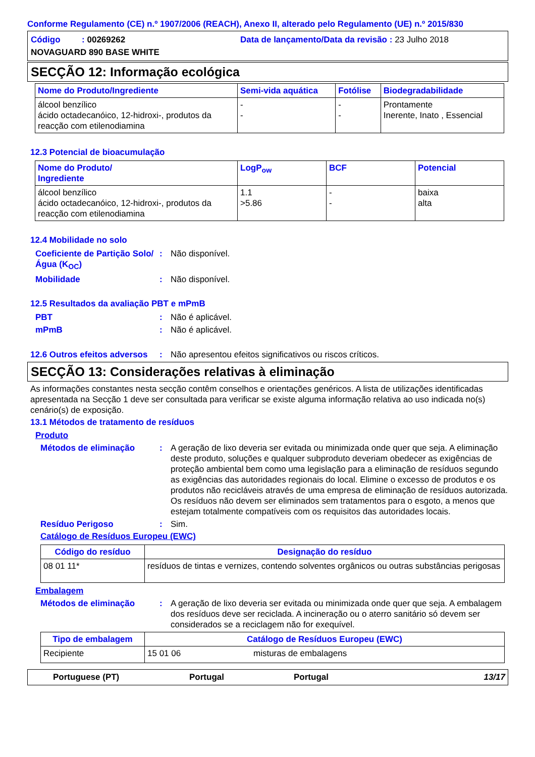Conforme Regulamento (CE) n.º 1907/2006 (REACH), Anexo II, alterado pelo Regulamento (UE) n.º 2015/830
Código : 00269262 Data de lançamento/Data da revisão : 23 Julho 2018
NOVAGUARD 890 BASE WHITE
SECÇÃO 12: Informação ecológica
| Nome do Produto/Ingrediente | Semi-vida aquática | Fotólise | Biodegradabilidade |
| --- | --- | --- | --- |
| álcool benzílico ácido octadecanóico, 12-hidroxi-, produtos da reacção com etilenodiamina | - - | - - | Prontamente Inerente, Inato , Essencial |
12.3 Potencial de bioacumulação
| Nome do Produto/ Ingrediente | LogP<sub>ow</sub> | BCF | Potencial |
| --- | --- | --- | --- |
| álcool benzílico ácido octadecanóico, 12-hidroxi-, produtos da reacção com etilenodiamina | 1.1 >5.86 | - - | baixa alta |
12.4 Mobilidade no solo
Coeficiente de Partição Solo/Água (K<sub>OC</sub>)
: Não disponível.
Mobilidade : Não disponível.
12.5 Resultados da avaliação PBT e mPmB
PBT : Não é aplicável.
mPmB : Não é aplicável.
12.6 Outros efeitos adversos
: Não apresentou efeitos significativos ou riscos críticos.
SECÇÃO 13: Considerações relativas à eliminação
As informações constantes nesta secção contêm conselhos e orientações genéricos. A lista de utilizações identificadas apresentada na Secção 1 deve ser consultada para verificar se existe alguma informação relativa ao uso indicada no(s) cenário(s) de exposição.
13.1 Métodos de tratamento de resíduos
Produto
Métodos de eliminação : A geração de lixo deveria ser evitada ou minimizada onde quer que seja. A eliminação deste produto, soluções e qualquer subproduto deveriam obedecer as exigências de proteção ambiental bem como uma legislação para a eliminação de resíduos segundo as exigências das autoridades regionais do local. Elimine o excesso de produtos e os produtos não recicláveis através de uma empresa de eliminação de resíduos autorizada. Os resíduos não devem ser eliminados sem tratamentos para o esgoto, a menos que estejam totalmente compatíveis com os requisitos das autoridades locais.
Resíduo Perigoso : Sim.
Catálogo de Resíduos Europeu (EWC)
| Código do resíduo | Designação do resíduo |
| --- | --- |
| 08 01 11* | resíduos de tintas e vernizes, contendo solventes orgânicos ou outras substâncias perigosas |
Embalagem
Métodos de eliminação : A geração de lixo deveria ser evitada ou minimizada onde quer que seja. A embalagem dos resíduos deve ser reciclada. A incineração ou o aterro sanitário só devem ser considerados se a reciclagem não for exequível.
| Tipo de embalagem | Catálogo de Resíduos Europeu (EWC) | |
| --- | --- | --- |
| Recipiente | 15 01 06 | misturas de embalagens |
Portuguese (PT) Portugal Portugal 13/17